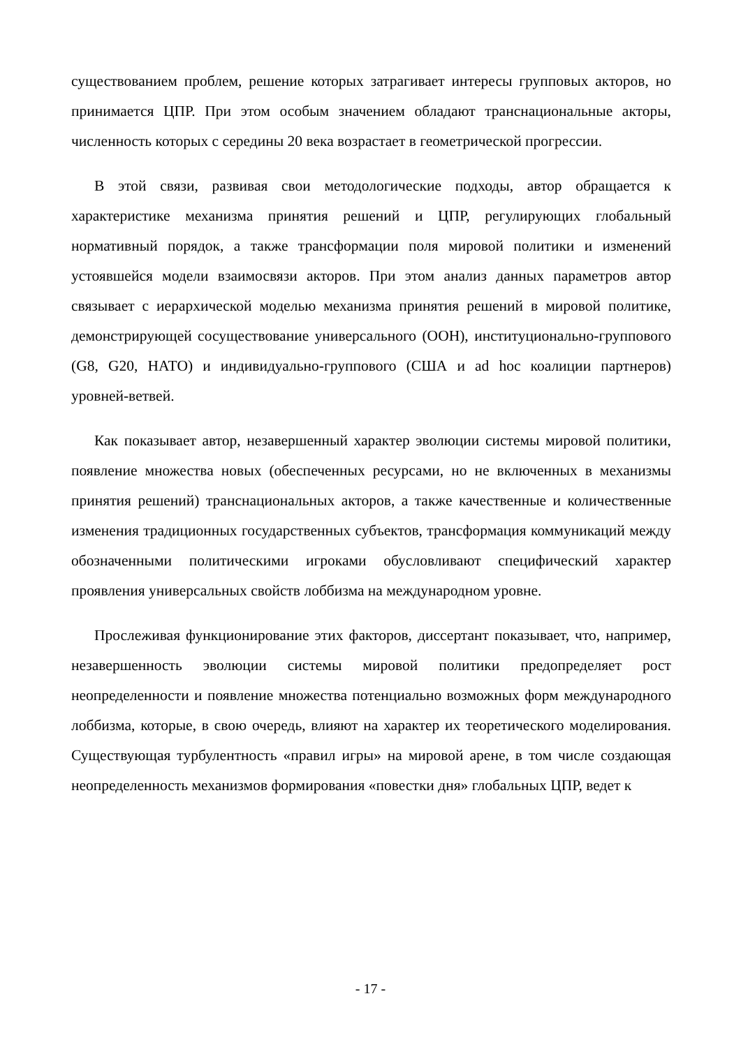существованием проблем, решение которых затрагивает интересы групповых акторов, но принимается ЦПР. При этом особым значением обладают транснациональные акторы, численность которых с середины 20 века возрастает в геометрической прогрессии.
В этой связи, развивая свои методологические подходы, автор обращается к характеристике механизма принятия решений и ЦПР, регулирующих глобальный нормативный порядок, а также трансформации поля мировой политики и изменений устоявшейся модели взаимосвязи акторов. При этом анализ данных параметров автор связывает с иерархической моделью механизма принятия решений в мировой политике, демонстрирующей сосуществование универсального (ООН), институционально-группового (G8, G20, НАТО) и индивидуально-группового (США и ad hoc коалиции партнеров) уровней-ветвей.
Как показывает автор, незавершенный характер эволюции системы мировой политики, появление множества новых (обеспеченных ресурсами, но не включенных в механизмы принятия решений) транснациональных акторов, а также качественные и количественные изменения традиционных государственных субъектов, трансформация коммуникаций между обозначенными политическими игроками обусловливают специфический характер проявления универсальных свойств лоббизма на международном уровне.
Прослеживая функционирование этих факторов, диссертант показывает, что, например, незавершенность эволюции системы мировой политики предопределяет рост неопределенности и появление множества потенциально возможных форм международного лоббизма, которые, в свою очередь, влияют на характер их теоретического моделирования. Существующая турбулентность «правил игры» на мировой арене, в том числе создающая неопределенность механизмов формирования «повестки дня» глобальных ЦПР, ведет к
- 17 -